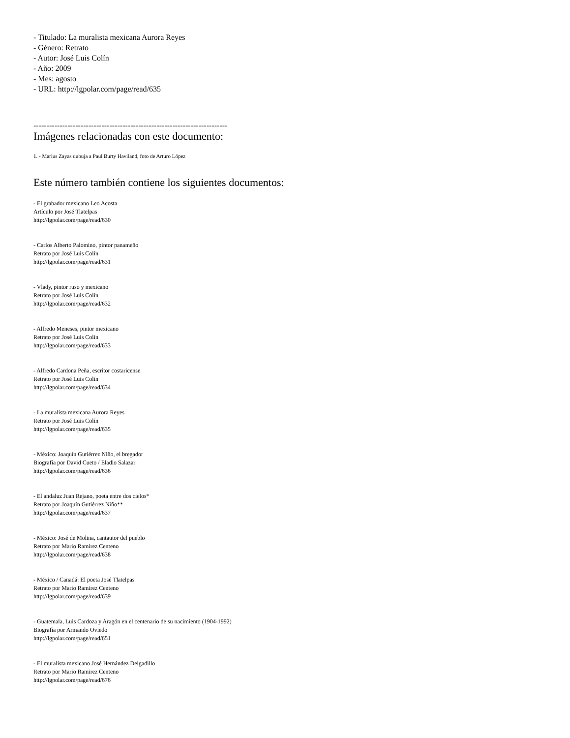- Titulado: La muralista mexicana Aurora Reyes
- Género: Retrato
- Autor: José Luis Colín
- Año: 2009
- Mes: agosto
- URL: http://lgpolar.com/page/read/635
--------------------------------------------------------------------------
Imágenes relacionadas con este documento:
1. - Marius Zayas dubuja a Paul Burty Haviland, foto de Arturo López
Este número también contiene los siguientes documentos:
- El grabador mexicano Leo Acosta
Artículo por José Tlatelpas
http://lgpolar.com/page/read/630
- Carlos Alberto Palomino, pintor panameño
Retrato por José Luis Colín
http://lgpolar.com/page/read/631
- Vlady, pintor ruso y mexicano
Retrato por José Luis Colín
http://lgpolar.com/page/read/632
- Alfredo Meneses, pintor mexicano
Retrato por José Luis Colín
http://lgpolar.com/page/read/633
- Alfredo Cardona Peña, escritor costaricense
Retrato por José Luis Colín
http://lgpolar.com/page/read/634
- La muralista mexicana Aurora Reyes
Retrato por José Luis Colín
http://lgpolar.com/page/read/635
- México: Joaquín Gutiérrez Niño, el bregador
Biografía por David Cueto / Eladio Salazar
http://lgpolar.com/page/read/636
- El andaluz Juan Rejano, poeta entre dos cielos*
Retrato por Joaquín Gutiérrez Niño**
http://lgpolar.com/page/read/637
- México: José de Molina, cantautor del pueblo
Retrato por Mario Ramirez Centeno
http://lgpolar.com/page/read/638
- México / Canadá: El poeta José Tlatelpas
Retrato por Mario Ramirez Centeno
http://lgpolar.com/page/read/639
- Guatemala, Luis Cardoza y Aragón en el centenario de su nacimiento (1904-1992)
Biografía por Armando Oviedo
http://lgpolar.com/page/read/651
- El muralista mexicano José Hernández Delgadillo
Retrato por Mario Ramirez Centeno
http://lgpolar.com/page/read/676